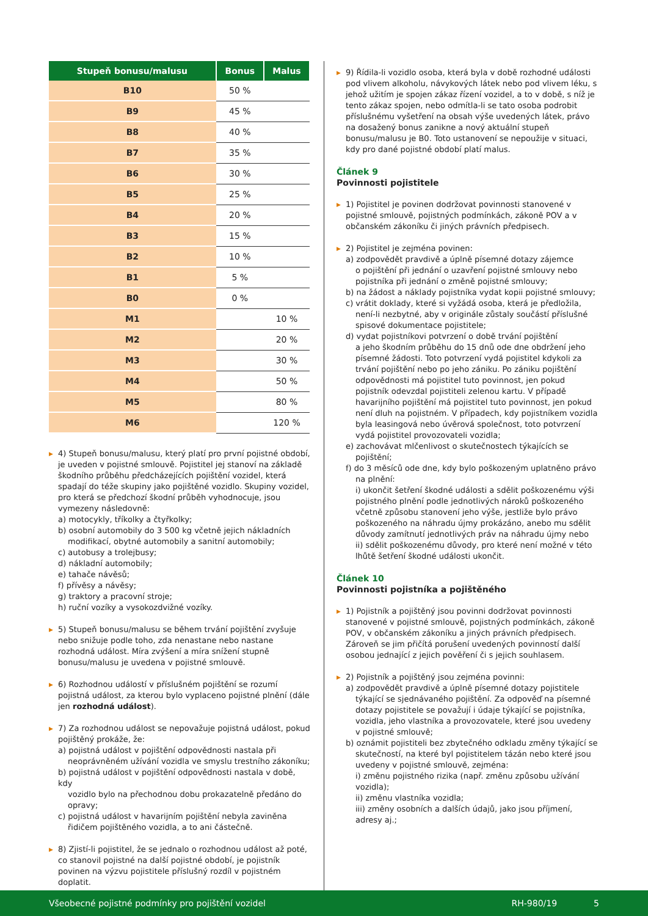| Stupeň bonusu/malusu | Bonus | Malus |
| --- | --- | --- |
| B10 | 50 % | |
| B9 | 45 % | |
| B8 | 40 % | |
| B7 | 35 % | |
| B6 | 30 % | |
| B5 | 25 % | |
| B4 | 20 % | |
| B3 | 15 % | |
| B2 | 10 % | |
| B1 | 5 % | |
| B0 | 0 % | |
| M1 | | 10 % |
| M2 | | 20 % |
| M3 | | 30 % |
| M4 | | 50 % |
| M5 | | 80 % |
| M6 | | 120 % |
▶ 4) Stupeň bonusu/malusu, který platí pro první pojistné období, je uveden v pojistné smlouvě. Pojistitel jej stanoví na základě škodního průběhu předcházejících pojištění vozidel, která spadají do téže skupiny jako pojištěné vozidlo. Skupiny vozidel, pro která se předchozí škodní průběh vyhodnocuje, jsou vymezeny následovně:
a) motocykly, tříkolky a čtyřkolky;
b) osobní automobily do 3 500 kg včetně jejich nákladních
modifikací, obytné automobily a sanitní automobily;
c) autobusy a trolejbusy;
d) nákladní automobily;
e) tahače návěsů;
f) přívěsy a návěsy;
g) traktory a pracovní stroje;
h) ruční vozíky a vysokozdvižné vozíky.
▶ 5) Stupeň bonusu/malusu se během trvání pojištění zvyšuje nebo snižuje podle toho, zda nenastane nebo nastane rozhodná událost. Míra zvýšení a míra snížení stupně bonusu/malusu je uvedena v pojistné smlouvě.
▶ 6) Rozhodnou událostí v příslušném pojištění se rozumí pojistná událost, za kterou bylo vyplaceno pojistné plnění (dále jen rozhodná událost).
▶ 7) Za rozhodnou událost se nepovažuje pojistná událost, pokud pojištěný prokáže, že:
a) pojistná událost v pojištění odpovědnosti nastala při
neoprávněném užívání vozidla ve smyslu trestního zákoníku;
b) pojistná událost v pojištění odpovědnosti nastala v době, kdy
vozidlo bylo na přechodnou dobu prokazatelně předáno do opravy;
c) pojistná událost v havarijním pojištění nebyla zaviněna
řidičem pojištěného vozidla, a to ani částečně.
▶ 8) Zjistí-li pojistitel, že se jednalo o rozhodnou událost až poté, co stanovil pojistné na další pojistné období, je pojistník povinen na výzvu pojistitele příslušný rozdíl v pojistném doplatit.
▶ 9) Řídila-li vozidlo osoba, která byla v době rozhodné události pod vlivem alkoholu, návykových látek nebo pod vlivem léku, s jehož užitím je spojen zákaz řízení vozidel, a to v době, s níž je tento zákaz spojen, nebo odmítla-li se tato osoba podrobit příslušnému vyšetření na obsah výše uvedených látek, právo na dosažený bonus zanikne a nový aktuální stupeň bonusu/malusu je B0. Toto ustanovení se nepoužije v situaci, kdy pro dané pojistné období platí malus.
Článek 9
Povinnosti pojistitele
▶ 1) Pojistitel je povinen dodržovat povinnosti stanovené v pojistné smlouvě, pojistných podmínkách, zákoně POV a v občanském zákoníku či jiných právních předpisech.
▶ 2) Pojistitel je zejména povinen:
a) zodpovědět pravdivě a úplně písemné dotazy zájemce
o pojištění při jednání o uzavření pojistné smlouvy nebo pojistníka při jednání o změně pojistné smlouvy;
b) na žádost a náklady pojistníka vydat kopii pojistné smlouvy;
c) vrátit doklady, které si vyžádá osoba, která je předložila,
není-li nezbytné, aby v originále zůstaly součástí příslušné spisové dokumentace pojistitele;
d) vydat pojistníkovi potvrzení o době trvání pojištění
a jeho škodním průběhu do 15 dnů ode dne obdržení jeho písemné žádosti. Toto potvrzení vydá pojistitel kdykoli za trvání pojištění nebo po jeho zániku. Po zániku pojištění odpovědnosti má pojistitel tuto povinnost, jen pokud pojistník odevzdal pojistiteli zelenou kartu. V případě havarijního pojištění má pojistitel tuto povinnost, jen pokud není dluh na pojistném. V případech, kdy pojistníkem vozidla byla leasingová nebo úvěrová společnost, toto potvrzení vydá pojistitel provozovateli vozidla;
e) zachovávat mlčenlivost o skutečnostech týkajících se
pojištění;
f) do 3 měsíců ode dne, kdy bylo poškozeným uplatněno právo
na plnění:
i) ukončit šetření škodné události a sdělit poškozenému výši pojistného plnění podle jednotlivých nároků poškozeného včetně způsobu stanovení jeho výše, jestliže bylo právo poškozeného na náhradu újmy prokázáno, anebo mu sdělit důvody zamítnutí jednotlivých práv na náhradu újmy nebo
ii) sdělit poškozenému důvody, pro které není možné v této lhůtě šetření škodné události ukončit.
Článek 10
Povinnosti pojistníka a pojištěného
▶ 1) Pojistník a pojištěný jsou povinni dodržovat povinnosti stanovené v pojistné smlouvě, pojistných podmínkách, zákoně POV, v občanském zákoníku a jiných právních předpisech. Zároveň se jim přičítá porušení uvedených povinností další osobou jednající z jejich pověření či s jejich souhlasem.
▶ 2) Pojistník a pojištěný jsou zejména povinni:
a) zodpovědět pravdivě a úplně písemné dotazy pojistitele
týkající se sjednávaného pojištění. Za odpověď na písemné dotazy pojistitele se považují i údaje týkající se pojistníka, vozidla, jeho vlastníka a provozovatele, které jsou uvedeny v pojistné smlouvě;
b) oznámit pojistiteli bez zbytečného odkladu změny týkající se
skutečností, na které byl pojistitelem tázán nebo které jsou uvedeny v pojistné smlouvě, zejména:
i) změnu pojistného rizika (např. změnu způsobu užívání vozidla);
ii) změnu vlastníka vozidla;
iii) změny osobních a dalších údajů, jako jsou příjmení, adresy aj.;
Všeobecné pojistné podmínky pro pojištění vozidel RH-980/19 5